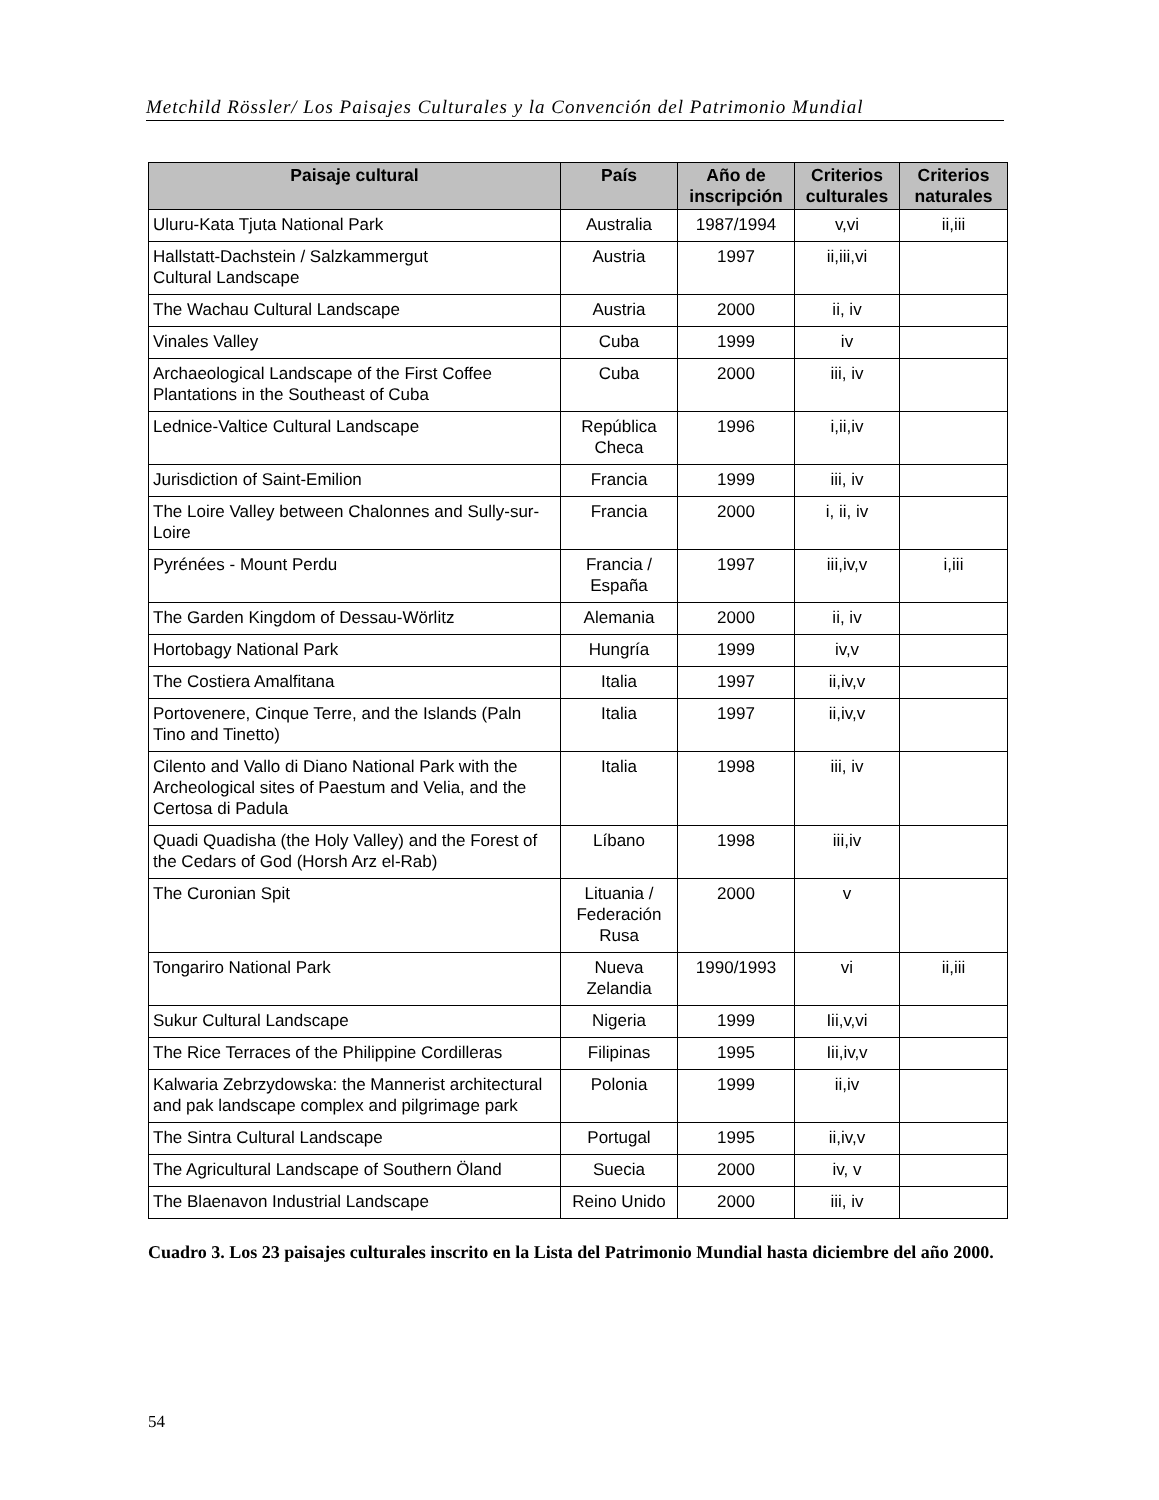Metchild Rössler/ Los Paisajes Culturales y la Convención del Patrimonio Mundial
| Paisaje cultural | País | Año de inscripción | Criterios culturales | Criterios naturales |
| --- | --- | --- | --- | --- |
| Uluru-Kata Tjuta National Park | Australia | 1987/1994 | v,vi | ii,iii |
| Hallstatt-Dachstein / Salzkammergut Cultural Landscape | Austria | 1997 | ii,iii,vi | |
| The Wachau Cultural Landscape | Austria | 2000 | ii, iv | |
| Vinales Valley | Cuba | 1999 | iv | |
| Archaeological Landscape of the First Coffee Plantations in the Southeast of Cuba | Cuba | 2000 | iii, iv | |
| Lednice-Valtice Cultural Landscape | República Checa | 1996 | i,ii,iv | |
| Jurisdiction of Saint-Emilion | Francia | 1999 | iii, iv | |
| The Loire Valley between Chalonnes and Sully-sur-Loire | Francia | 2000 | i, ii, iv | |
| Pyrénées - Mount Perdu | Francia / España | 1997 | iii,iv,v | i,iii |
| The Garden Kingdom of Dessau-Wörlitz | Alemania | 2000 | ii, iv | |
| Hortobagy National Park | Hungría | 1999 | iv,v | |
| The Costiera Amalfitana | Italia | 1997 | ii,iv,v | |
| Portovenere, Cinque Terre, and the Islands (Paln Tino and Tinetto) | Italia | 1997 | ii,iv,v | |
| Cilento and Vallo di Diano National Park with the Archeological sites of Paestum and Velia, and the Certosa di Padula | Italia | 1998 | iii, iv | |
| Quadi Quadisha (the Holy Valley) and the Forest of the Cedars of God (Horsh Arz el-Rab) | Líbano | 1998 | iii,iv | |
| The Curonian Spit | Lituania / Federación Rusa | 2000 | v | |
| Tongariro National Park | Nueva Zelandia | 1990/1993 | vi | ii,iii |
| Sukur Cultural Landscape | Nigeria | 1999 | Iii,v,vi | |
| The Rice Terraces of the Philippine Cordilleras | Filipinas | 1995 | Iii,iv,v | |
| Kalwaria Zebrzydowska: the Mannerist architectural and pak landscape complex and pilgrimage park | Polonia | 1999 | ii,iv | |
| The Sintra Cultural Landscape | Portugal | 1995 | ii,iv,v | |
| The Agricultural Landscape of Southern Öland | Suecia | 2000 | iv, v | |
| The Blaenavon Industrial Landscape | Reino Unido | 2000 | iii, iv | |
Cuadro 3. Los 23 paisajes culturales inscrito en la Lista del Patrimonio Mundial hasta diciembre del año 2000.
54